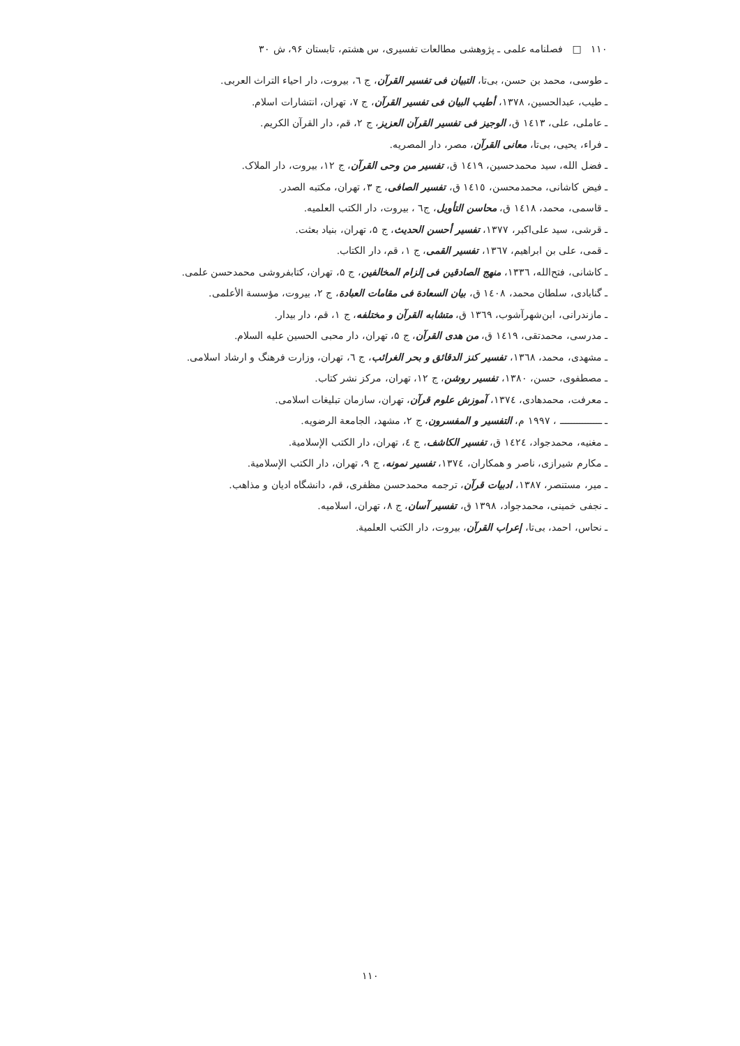۱۱۰ □ فصلنامه علمی ـ پژوهشی مطالعات تفسیری، س هشتم، تابستان ۹۶، ش ۳۰
ـ طوسی، محمد بن حسن، بی‌تا، التبیان فی تفسیر القرآن، ج ٦، بیروت، دار احیاء التراث العربی.
ـ طیب، عبدالحسین، ۱۳۷۸، أطیب البیان فی تفسیر القرآن، ج ۷، تهران، انتشارات اسلام.
ـ عاملی، علی، ١٤١٣ ق، الوجیز فی تفسیر القرآن العزیز، ج ۲، قم، دار القرآن الکریم.
ـ فراء، یحیی، بی‌تا، معانی القرآن، مصر، دار المصریه.
ـ فضل الله، سید محمدحسین، ١٤١٩ ق، تفسیر من وحی القرآن، ج ۱۲، بیروت، دار الملاک.
ـ فیض کاشانی، محمدمحسن، ١٤١٥ ق، تفسیر الصافی، ج ۳، تهران، مکتبه الصدر.
ـ قاسمی، محمد، ١٤١٨ ق، محاسن التأویل، ج٦ ، بیروت، دار الکتب العلمیه.
ـ قرشی، سید علی‌اکبر، ۱۳۷۷، تفسیر أحسن الحدیث، ج ۵، تهران، بنیاد بعثت.
ـ قمی، علی بن ابراهیم، ١٣٦٧، تفسیر القمی، ج ۱، قم، دار الکتاب.
ـ کاشانی، فتح‌الله، ١٣٣٦، منهج الصادقین فی إلزام المخالفین، ج ۵، تهران، کتابفروشی محمدحسن علمی.
ـ گنابادی، سلطان محمد، ١٤٠٨ ق، بیان السعادة فی مقامات العبادة، ج ۲، بیروت، مؤسسة الأعلمی.
ـ مازندرانی، ابن‌شهرآشوب، ١٣٦٩ ق، متشابه القرآن و مختلفه، ج ۱، قم، دار بیدار.
ـ مدرسی، محمدتقی، ١٤١٩ ق، من هدی القرآن، ج ۵، تهران، دار محبی الحسین علیه السلام.
ـ مشهدی، محمد، ١٣٦٨، تفسیر کنز الدقائق و بحر الغرائب، ج ٦، تهران، وزارت فرهنگ و ارشاد اسلامی.
ـ مصطفوی، حسن، ۱۳۸۰، تفسیر روشن، ج ۱۲، تهران، مرکز نشر کتاب.
ـ معرفت، محمدهادی، ١٣٧٤، آموزش علوم قرآن، تهران، سازمان تبلیغات اسلامی.
ـ ـــــــــــــــ ، ۱۹۹۷ م، التفسیر و المفسرون، ج ۲، مشهد، الجامعة الرضویه.
ـ مغنیه، محمدجواد، ١٤٢٤ ق، تفسیر الکاشف، ج ٤، تهران، دار الکتب الإسلامیة.
ـ مکارم شیرازی، ناصر و همکاران، ١٣٧٤، تفسیر نمونه، ج ۹، تهران، دار الکتب الإسلامیة.
ـ میر، مستنصر، ۱۳۸۷، ادبیات قرآن، ترجمه محمدحسن مظفری، قم، دانشگاه ادیان و مذاهب.
ـ نجفی خمینی، محمدجواد، ۱۳۹۸ ق، تفسیر آسان، ج ۸، تهران، اسلامیه.
ـ نحاس، احمد، بی‌تا، إعراب القرآن، بیروت، دار الکتب العلمیة.
۱۱۰